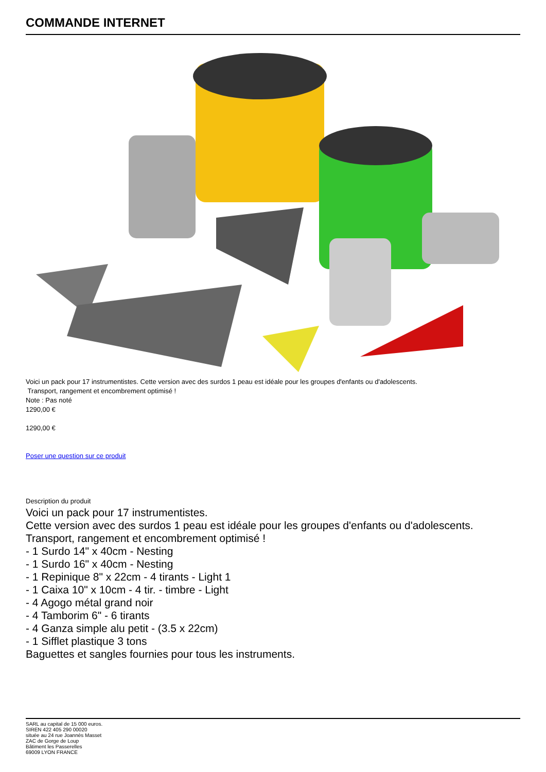COMMANDE INTERNET
Voici un pack pour 17 instrumentistes. Cette version avec des surdos 1 peau est idéale pour les groupes d'enfants ou d'adolescents.
Transport, rangement et encombrement optimisé !
Note : Pas noté
1290,00 €
1290,00 €
Poser une question sur ce produit
Description du produit
Voici un pack pour 17 instrumentistes.
Cette version avec des surdos 1 peau est idéale pour les groupes d'enfants ou d'adolescents.
Transport, rangement et encombrement optimisé !
- 1 Surdo 14" x 40cm - Nesting
- 1 Surdo 16" x 40cm - Nesting
- 1 Repinique 8" x 22cm - 4 tirants - Light 1
- 1 Caixa 10" x 10cm - 4 tir. - timbre - Light
- 4 Agogo métal grand noir
- 4 Tamborim 6" - 6 tirants
- 4 Ganza simple alu petit - (3.5 x 22cm)
- 1 Sifflet plastique 3 tons
Baguettes et sangles fournies pour tous les instruments.
SARL au capital de 15 000 euros.
SIREN 422 405 290 00020
située au 24 rue Joannès Masset
ZAC de Gorge de Loup
Bâtiment les Passerelles
69009 LYON FRANCE